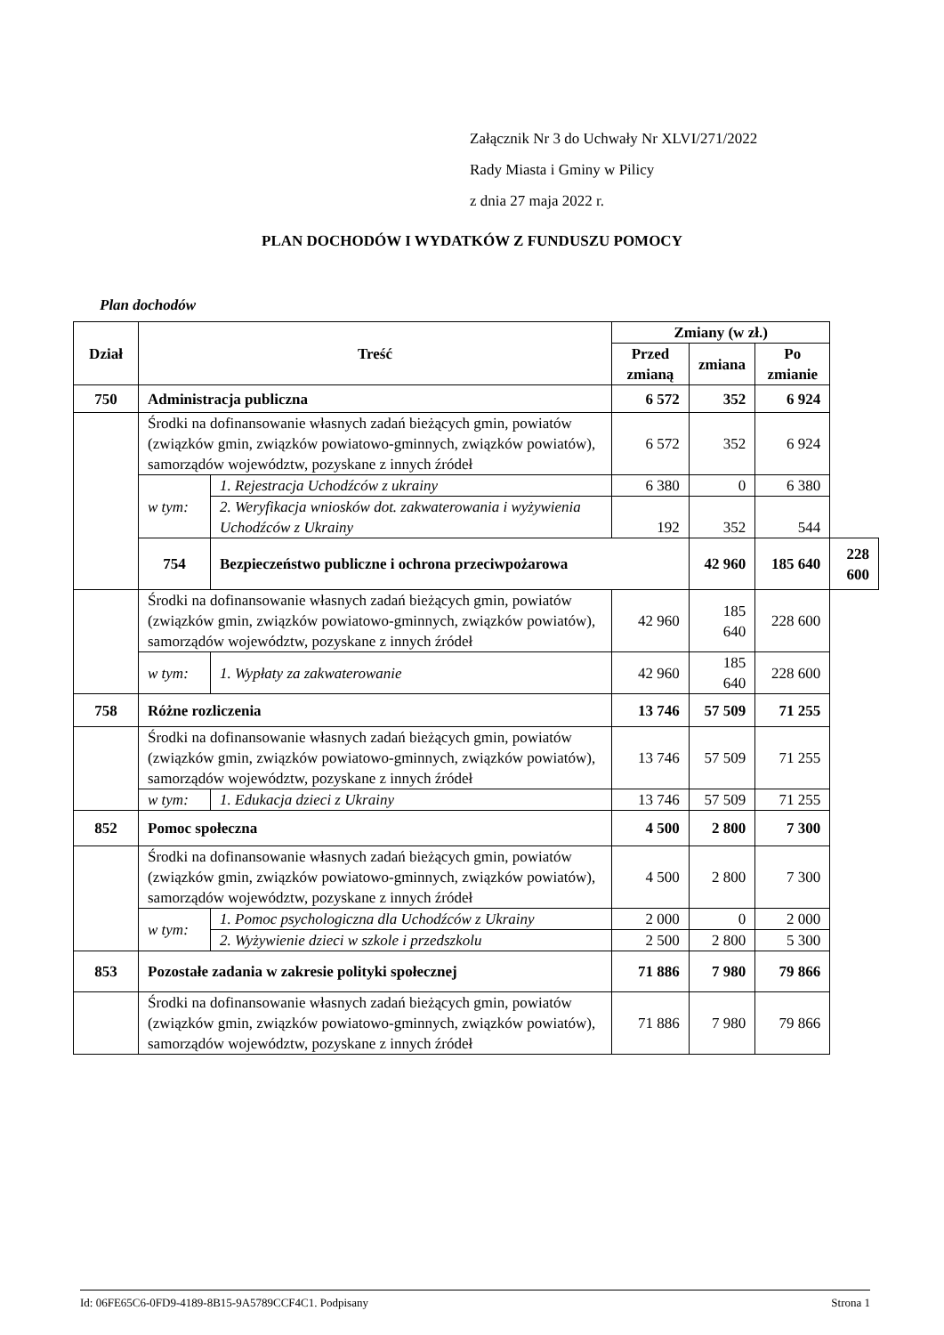Załącznik Nr 3 do Uchwały Nr XLVI/271/2022
Rady Miasta i Gminy w Pilicy
z dnia 27 maja 2022 r.
PLAN DOCHODÓW I WYDATKÓW Z FUNDUSZU POMOCY
Plan dochodów
| Dział | Treść | | Zmiany (w zł.) | | | |
| --- | --- | --- | --- | --- | --- | --- |
| | | | Przed zmianą | zmiana | Po zmianie | |
| 750 | Administracja publiczna | | 6 572 | 352 | 6 924 | |
| | Środki na dofinansowanie własnych zadań bieżących gmin, powiatów (związków gmin, związków powiatowo-gminnych, związków powiatów), samorządów województw, pozyskane z innych źródeł | | 6 572 | 352 | 6 924 | |
| | w tym: | 1. Rejestracja Uchodźców z ukrainy | 6 380 | 0 | 6 380 | |
| | | 2. Weryfikacja wniosków dot. zakwaterowania i wyżywienia Uchodźców z Ukrainy | 192 | 352 | 544 | |
| | 754 | Bezpieczeństwo publiczne i ochrona przeciwpożarowa | | 42 960 | 185 640 | 228 600 |
| | Środki na dofinansowanie własnych zadań bieżących gmin, powiatów (związków gmin, związków powiatowo-gminnych, związków powiatów), samorządów województw, pozyskane z innych źródeł | | 42 960 | 185 640 | 228 600 | |
| | w tym: | 1. Wypłaty za zakwaterowanie | 42 960 | 185 640 | 228 600 | |
| 758 | Różne rozliczenia | | 13 746 | 57 509 | 71 255 | |
| | Środki na dofinansowanie własnych zadań bieżących gmin, powiatów (związków gmin, związków powiatowo-gminnych, związków powiatów), samorządów województw, pozyskane z innych źródeł | | 13 746 | 57 509 | 71 255 | |
| | w tym: | 1. Edukacja dzieci z Ukrainy | 13 746 | 57 509 | 71 255 | |
| 852 | Pomoc społeczna | | 4 500 | 2 800 | 7 300 | |
| | Środki na dofinansowanie własnych zadań bieżących gmin, powiatów (związków gmin, związków powiatowo-gminnych, związków powiatów), samorządów województw, pozyskane z innych źródeł | | 4 500 | 2 800 | 7 300 | |
| | w tym: | 1. Pomoc psychologiczna dla Uchodźców z Ukrainy | 2 000 | 0 | 2 000 | |
| | | 2. Wyżywienie dzieci w szkole i przedszkolu | 2 500 | 2 800 | 5 300 | |
| 853 | Pozostałe zadania w zakresie polityki społecznej | | 71 886 | 7 980 | 79 866 | |
| | Środki na dofinansowanie własnych zadań bieżących gmin, powiatów (związków gmin, związków powiatowo-gminnych, związków powiatów), samorządów województw, pozyskane z innych źródeł | | 71 886 | 7 980 | 79 866 | |
Id: 06FE65C6-0FD9-4189-8B15-9A5789CCF4C1. Podpisany Strona 1